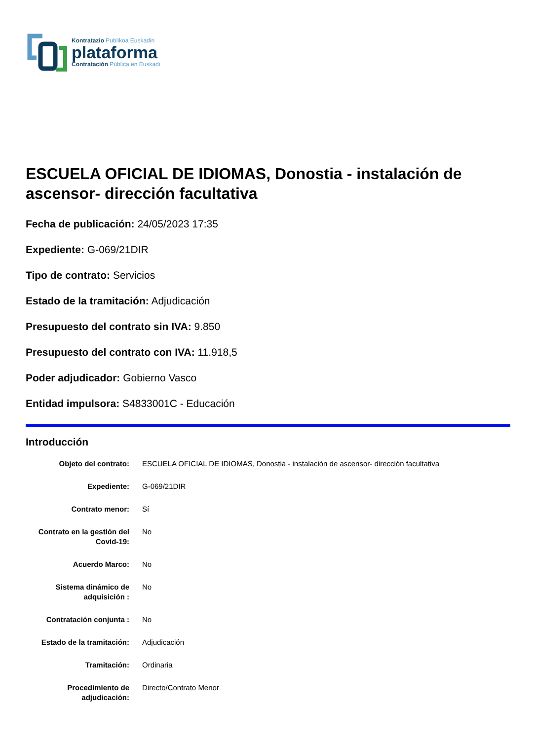Kontratazio Publikoa Euskadin
plataforma
Contratación Pública en Euskadi
ESCUELA OFICIAL DE IDIOMAS, Donostia - instalación de ascensor- dirección facultativa
Fecha de publicación: 24/05/2023 17:35
Expediente: G-069/21DIR
Tipo de contrato: Servicios
Estado de la tramitación: Adjudicación
Presupuesto del contrato sin IVA: 9.850
Presupuesto del contrato con IVA: 11.918,5
Poder adjudicador: Gobierno Vasco
Entidad impulsora: S4833001C - Educación
Introducción
| Objeto del contrato: | ESCUELA OFICIAL DE IDIOMAS, Donostia - instalación de ascensor- dirección facultativa |
| Expediente: | G-069/21DIR |
| Contrato menor: | Sí |
| Contrato en la gestión del Covid-19: | No |
| Acuerdo Marco: | No |
| Sistema dinámico de adquisición : | No |
| Contratación conjunta : | No |
| Estado de la tramitación: | Adjudicación |
| Tramitación: | Ordinaria |
| Procedimiento de adjudicación: | Directo/Contrato Menor |